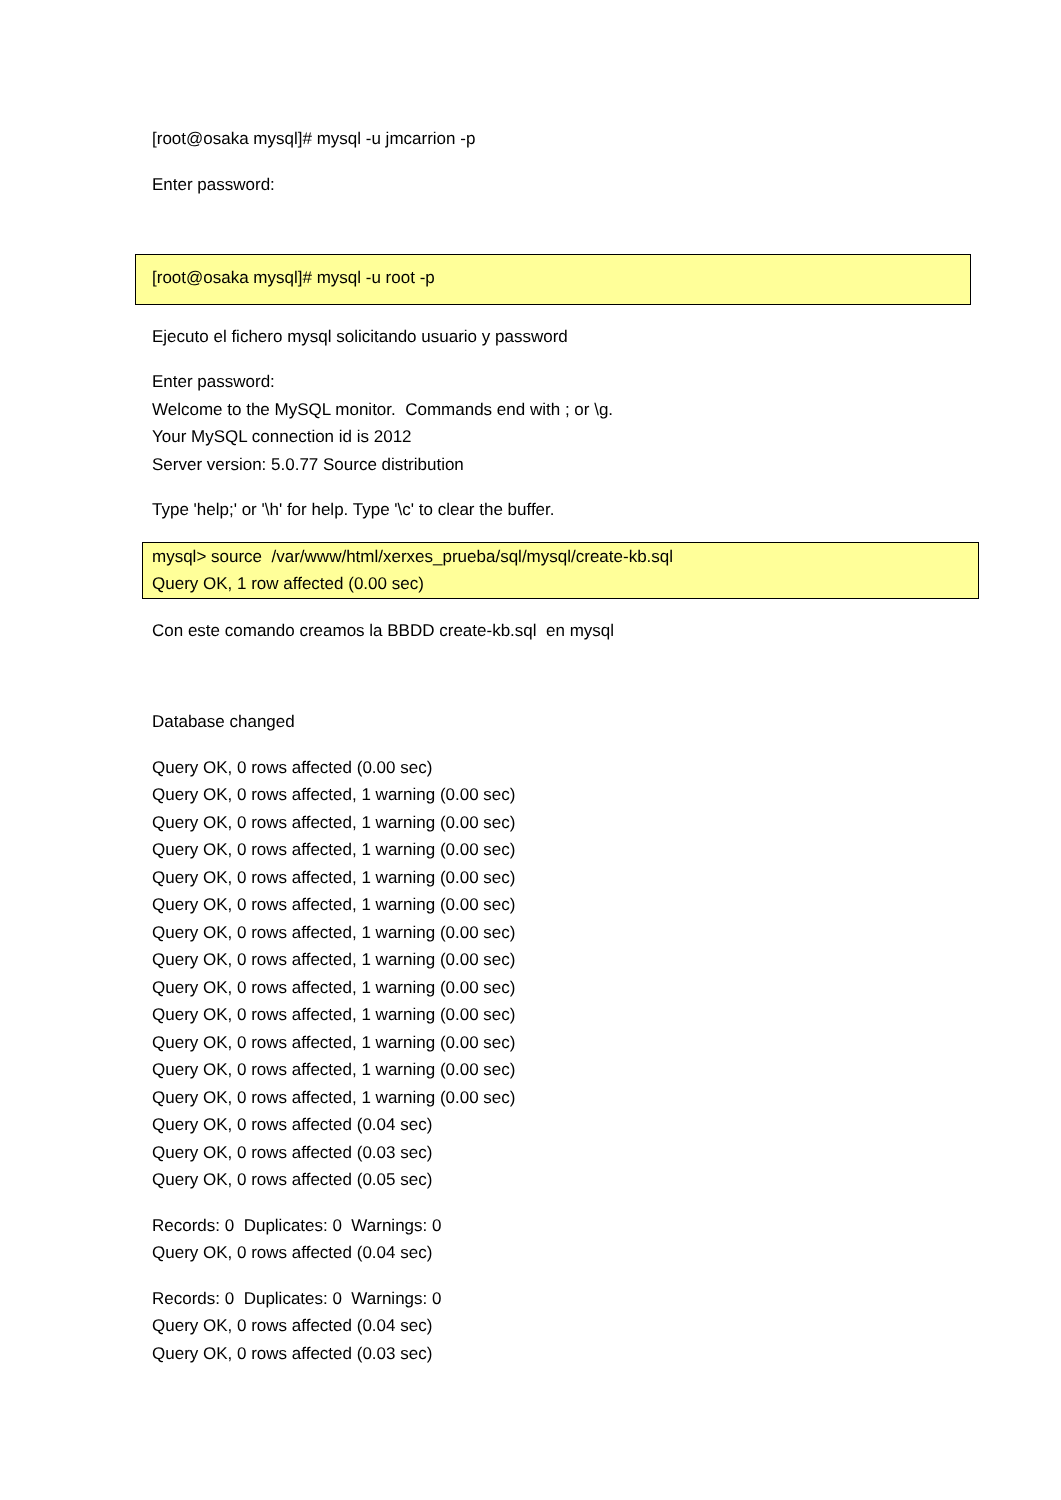[root@osaka mysql]# mysql -u jmcarrion -p
Enter password:
[root@osaka mysql]# mysql -u root -p
Ejecuto el fichero mysql solicitando usuario y password
Enter password:
Welcome to the MySQL monitor. Commands end with ; or \g.
Your MySQL connection id is 2012
Server version: 5.0.77 Source distribution
Type 'help;' or '\h' for help. Type '\c' to clear the buffer.
mysql> source /var/www/html/xerxes_prueba/sql/mysql/create-kb.sql
Query OK, 1 row affected (0.00 sec)
Con este comando creamos la BBDD create-kb.sql en mysql
Database changed
Query OK, 0 rows affected (0.00 sec)
Query OK, 0 rows affected, 1 warning (0.00 sec)
Query OK, 0 rows affected, 1 warning (0.00 sec)
Query OK, 0 rows affected, 1 warning (0.00 sec)
Query OK, 0 rows affected, 1 warning (0.00 sec)
Query OK, 0 rows affected, 1 warning (0.00 sec)
Query OK, 0 rows affected, 1 warning (0.00 sec)
Query OK, 0 rows affected, 1 warning (0.00 sec)
Query OK, 0 rows affected, 1 warning (0.00 sec)
Query OK, 0 rows affected, 1 warning (0.00 sec)
Query OK, 0 rows affected, 1 warning (0.00 sec)
Query OK, 0 rows affected, 1 warning (0.00 sec)
Query OK, 0 rows affected, 1 warning (0.00 sec)
Query OK, 0 rows affected (0.04 sec)
Query OK, 0 rows affected (0.03 sec)
Query OK, 0 rows affected (0.05 sec)
Records: 0 Duplicates: 0 Warnings: 0
Query OK, 0 rows affected (0.04 sec)
Records: 0 Duplicates: 0 Warnings: 0
Query OK, 0 rows affected (0.04 sec)
Query OK, 0 rows affected (0.03 sec)